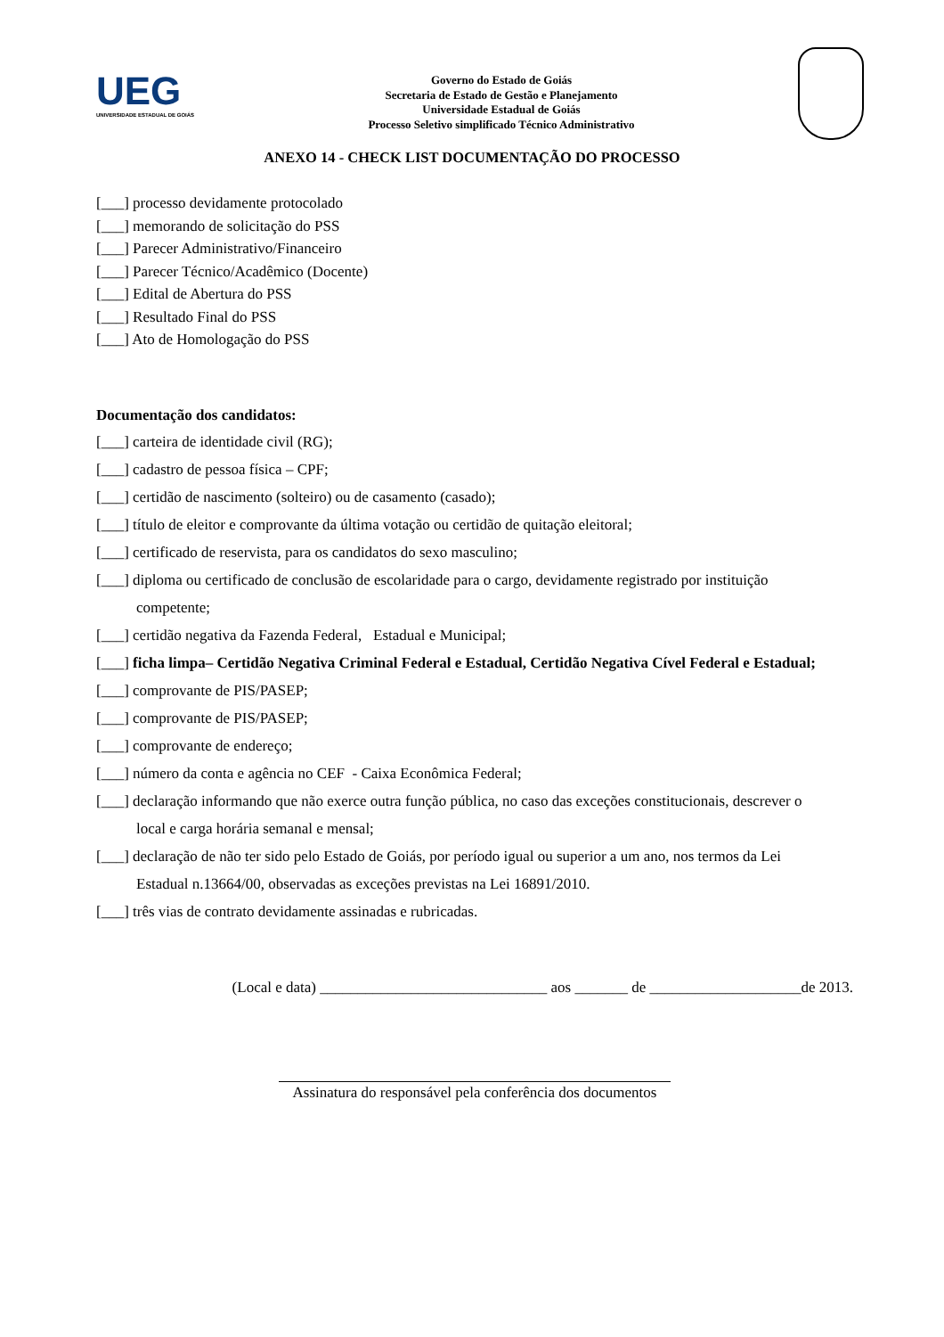UEG
UNIVERSIDADE ESTADUAL DE GOIÁS
Governo do Estado de Goiás
Secretaria de Estado de Gestão e Planejamento
Universidade Estadual de Goiás
Processo Seletivo simplificado Técnico Administrativo
ANEXO 14 - CHECK LIST DOCUMENTAÇÃO DO PROCESSO
[___] processo devidamente protocolado
[___] memorando de solicitação do PSS
[___] Parecer Administrativo/Financeiro
[___] Parecer Técnico/Acadêmico (Docente)
[___] Edital de Abertura do PSS
[___] Resultado Final do PSS
[___] Ato de Homologação do PSS
Documentação dos candidatos:
[___] carteira de identidade civil (RG);
[___] cadastro de pessoa física – CPF;
[___] certidão de nascimento (solteiro) ou de casamento (casado);
[___] título de eleitor e comprovante da última votação ou certidão de quitação eleitoral;
[___] certificado de reservista, para os candidatos do sexo masculino;
[___] diploma ou certificado de conclusão de escolaridade para o cargo, devidamente registrado por instituição
competente;
[___] certidão negativa da Fazenda Federal, Estadual e Municipal;
[___] ficha limpa– Certidão Negativa Criminal Federal e Estadual, Certidão Negativa Cível Federal e Estadual;
[___] comprovante de PIS/PASEP;
[___] comprovante de PIS/PASEP;
[___] comprovante de endereço;
[___] número da conta e agência no CEF - Caixa Econômica Federal;
[___] declaração informando que não exerce outra função pública, no caso das exceções constitucionais, descrever o
local e carga horária semanal e mensal;
[___] declaração de não ter sido pelo Estado de Goiás, por período igual ou superior a um ano, nos termos da Lei
Estadual n.13664/00, observadas as exceções previstas na Lei 16891/2010.
[___] três vias de contrato devidamente assinadas e rubricadas.
(Local e data) ______________________________ aos _______ de ____________________de 2013.
Assinatura do responsável pela conferência dos documentos